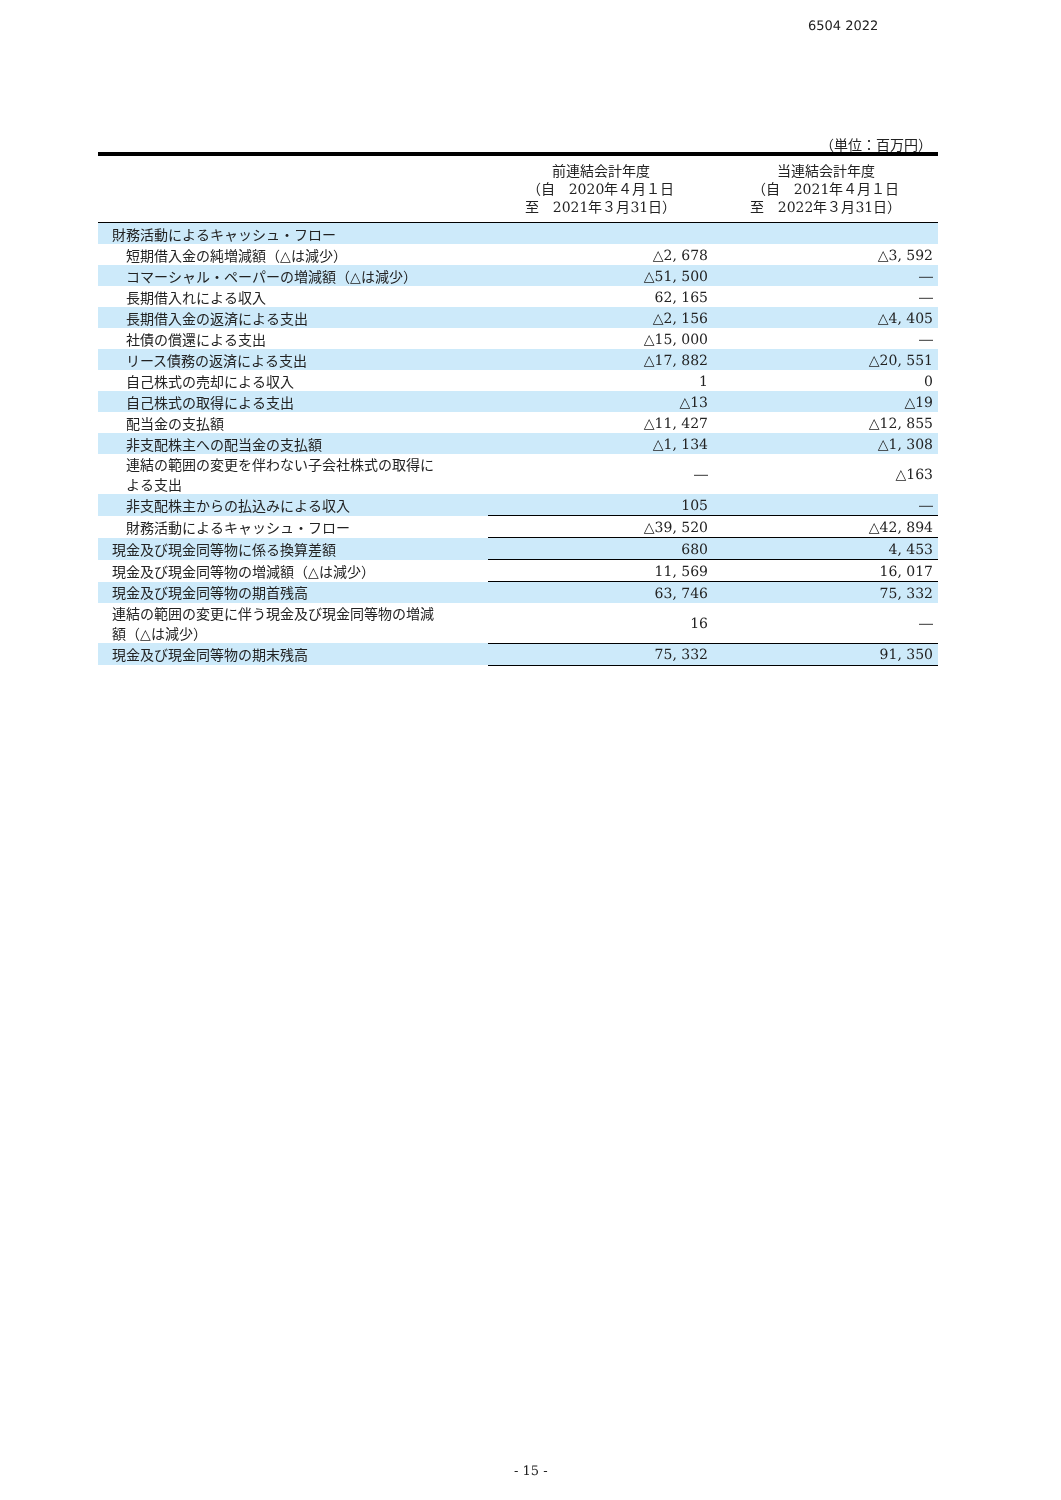6504 2022
（単位：百万円）
| | 前連結会計年度 （自 2020年４月１日 至 2021年３月31日） | 当連結会計年度 （自 2021年４月１日 至 2022年３月31日） |
| --- | --- | --- |
| 財務活動によるキャッシュ・フロー | | |
| 短期借入金の純増減額（△は減少） | △2, 678 | △3, 592 |
| コマーシャル・ペーパーの増減額（△は減少） | △51, 500 | ― |
| 長期借入れによる収入 | 62, 165 | ― |
| 長期借入金の返済による支出 | △2, 156 | △4, 405 |
| 社債の償還による支出 | △15, 000 | ― |
| リース債務の返済による支出 | △17, 882 | △20, 551 |
| 自己株式の売却による収入 | 1 | 0 |
| 自己株式の取得による支出 | △13 | △19 |
| 配当金の支払額 | △11, 427 | △12, 855 |
| 非支配株主への配当金の支払額 | △1, 134 | △1, 308 |
| 連結の範囲の変更を伴わない子会社株式の取得に よる支出 | ― | △163 |
| 非支配株主からの払込みによる収入 | 105 | ― |
| 財務活動によるキャッシュ・フロー | △39, 520 | △42, 894 |
| 現金及び現金同等物に係る換算差額 | 680 | 4, 453 |
| 現金及び現金同等物の増減額（△は減少） | 11, 569 | 16, 017 |
| 現金及び現金同等物の期首残高 | 63, 746 | 75, 332 |
| 連結の範囲の変更に伴う現金及び現金同等物の増減 額（△は減少） | 16 | ― |
| 現金及び現金同等物の期末残高 | 75, 332 | 91, 350 |
- 15 -